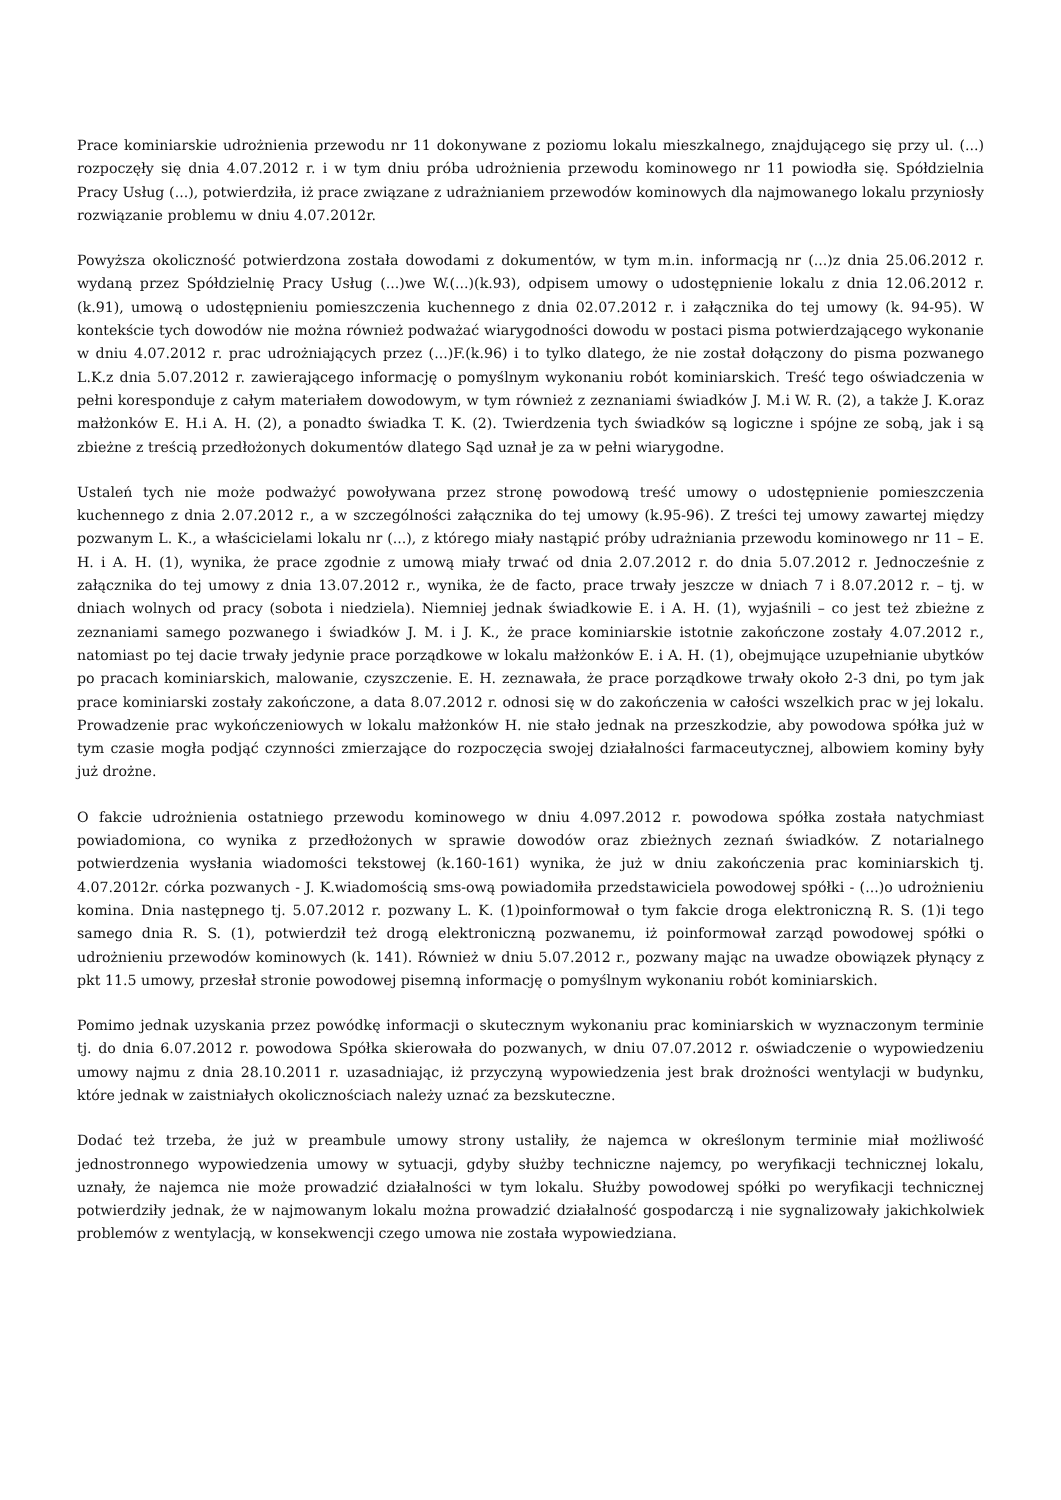Prace kominiarskie udrożnienia przewodu nr 11 dokonywane z poziomu lokalu mieszkalnego, znajdującego się przy ul. (...) rozpoczęły się dnia 4.07.2012 r. i w tym dniu próba udrożnienia przewodu kominowego nr 11 powiodła się. Spółdzielnia Pracy Usług (...), potwierdziła, iż prace związane z udrażnianiem przewodów kominowych dla najmowanego lokalu przyniosły rozwiązanie problemu w dniu 4.07.2012r.
Powyższa okoliczność potwierdzona została dowodami z dokumentów, w tym m.in. informacją nr (...)z dnia 25.06.2012 r. wydaną przez Spółdzielnię Pracy Usług (...)we W.(...)(k.93), odpisem umowy o udostępnienie lokalu z dnia 12.06.2012 r. (k.91), umową o udostępnieniu pomieszczenia kuchennego z dnia 02.07.2012 r. i załącznika do tej umowy (k. 94-95). W kontekście tych dowodów nie można również podważać wiarygodności dowodu w postaci pisma potwierdzającego wykonanie w dniu 4.07.2012 r. prac udrożniających przez (...)F.(k.96) i to tylko dlatego, że nie został dołączony do pisma pozwanego L.K.z dnia 5.07.2012 r. zawierającego informację o pomyślnym wykonaniu robót kominiarskich. Treść tego oświadczenia w pełni koresponduje z całym materiałem dowodowym, w tym również z zeznaniami świadków J. M.i W. R. (2), a także J. K.oraz małżonków E. H.i A. H. (2), a ponadto świadka T. K. (2). Twierdzenia tych świadków są logiczne i spójne ze sobą, jak i są zbieżne z treścią przedłożonych dokumentów dlatego Sąd uznał je za w pełni wiarygodne.
Ustaleń tych nie może podważyć powoływana przez stronę powodową treść umowy o udostępnienie pomieszczenia kuchennego z dnia 2.07.2012 r., a w szczególności załącznika do tej umowy (k.95-96). Z treści tej umowy zawartej między pozwanym L. K., a właścicielami lokalu nr (...), z którego miały nastąpić próby udrażniania przewodu kominowego nr 11 – E. H. i A. H. (1), wynika, że prace zgodnie z umową miały trwać od dnia 2.07.2012 r. do dnia 5.07.2012 r. Jednocześnie z załącznika do tej umowy z dnia 13.07.2012 r., wynika, że de facto, prace trwały jeszcze w dniach 7 i 8.07.2012 r. – tj. w dniach wolnych od pracy (sobota i niedziela). Niemniej jednak świadkowie E. i A. H. (1), wyjaśnili – co jest też zbieżne z zeznaniami samego pozwanego i świadków J. M. i J. K., że prace kominiarskie istotnie zakończone zostały 4.07.2012 r., natomiast po tej dacie trwały jedynie prace porządkowe w lokalu małżonków E. i A. H. (1), obejmujące uzupełnianie ubytków po pracach kominiarskich, malowanie, czyszczenie. E. H. zeznawała, że prace porządkowe trwały około 2-3 dni, po tym jak prace kominiarski zostały zakończone, a data 8.07.2012 r. odnosi się w do zakończenia w całości wszelkich prac w jej lokalu. Prowadzenie prac wykończeniowych w lokalu małżonków H. nie stało jednak na przeszkodzie, aby powodowa spółka już w tym czasie mogła podjąć czynności zmierzające do rozpoczęcia swojej działalności farmaceutycznej, albowiem kominy były już drożne.
O fakcie udrożnienia ostatniego przewodu kominowego w dniu 4.097.2012 r. powodowa spółka została natychmiast powiadomiona, co wynika z przedłożonych w sprawie dowodów oraz zbieżnych zeznań świadków. Z notarialnego potwierdzenia wysłania wiadomości tekstowej (k.160-161) wynika, że już w dniu zakończenia prac kominiarskich tj. 4.07.2012r. córka pozwanych - J. K.wiadomością sms-ową powiadomiła przedstawiciela powodowej spółki - (...)o udrożnieniu komina. Dnia następnego tj. 5.07.2012 r. pozwany L. K. (1)poinformował o tym fakcie droga elektroniczną R. S. (1)i tego samego dnia R. S. (1), potwierdził też drogą elektroniczną pozwanemu, iż poinformował zarząd powodowej spółki o udrożnieniu przewodów kominowych (k. 141). Również w dniu 5.07.2012 r., pozwany mając na uwadze obowiązek płynący z pkt 11.5 umowy, przesłał stronie powodowej pisemną informację o pomyślnym wykonaniu robót kominiarskich.
Pomimo jednak uzyskania przez powódkę informacji o skutecznym wykonaniu prac kominiarskich w wyznaczonym terminie tj. do dnia 6.07.2012 r. powodowa Spółka skierowała do pozwanych, w dniu 07.07.2012 r. oświadczenie o wypowiedzeniu umowy najmu z dnia 28.10.2011 r. uzasadniając, iż przyczyną wypowiedzenia jest brak drożności wentylacji w budynku, które jednak w zaistniałych okolicznościach należy uznać za bezskuteczne.
Dodać też trzeba, że już w preambule umowy strony ustaliły, że najemca w określonym terminie miał możliwość jednostronnego wypowiedzenia umowy w sytuacji, gdyby służby techniczne najemcy, po weryfikacji technicznej lokalu, uznały, że najemca nie może prowadzić działalności w tym lokalu. Służby powodowej spółki po weryfikacji technicznej potwierdziły jednak, że w najmowanym lokalu można prowadzić działalność gospodarczą i nie sygnalizowały jakichkolwiek problemów z wentylacją, w konsekwencji czego umowa nie została wypowiedziana.